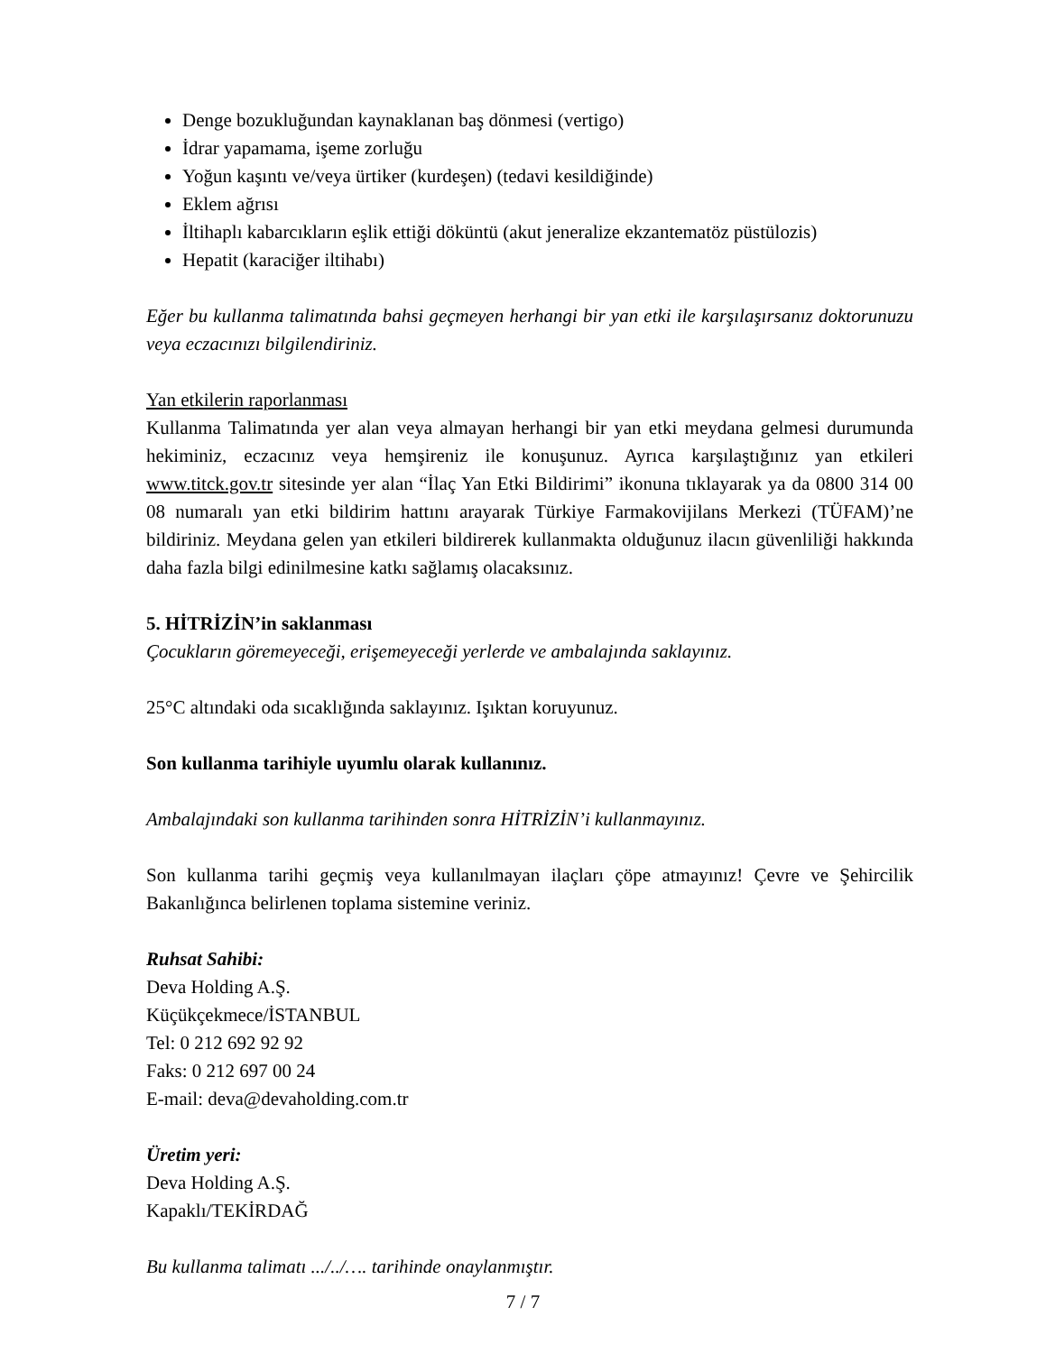Denge bozukluğundan kaynaklanan baş dönmesi (vertigo)
İdrar yapamama, işeme zorluğu
Yoğun kaşıntı ve/veya ürtiker (kurdeşen) (tedavi kesildiğinde)
Eklem ağrısı
İltihaplı kabarcıkların eşlik ettiği döküntü (akut jeneralize ekzantematöz püstülozis)
Hepatit (karaciğer iltihabı)
Eğer bu kullanma talimatında bahsi geçmeyen herhangi bir yan etki ile karşılaşırsanız doktorunuzu veya eczacınızı bilgilendiriniz.
Yan etkilerin raporlanması
Kullanma Talimatında yer alan veya almayan herhangi bir yan etki meydana gelmesi durumunda hekiminiz, eczacınız veya hemşireniz ile konuşunuz. Ayrıca karşılaştığınız yan etkileri www.titck.gov.tr sitesinde yer alan “İlaç Yan Etki Bildirimi” ikonuna tıklayarak ya da 0800 314 00 08 numaralı yan etki bildirim hattını arayarak Türkiye Farmakovijilans Merkezi (TÜFAM)’ne bildiriniz. Meydana gelen yan etkileri bildirerek kullanmakta olduğunuz ilacın güvenliliği hakkında daha fazla bilgi edinilmesine katkı sağlamış olacaksınız.
5. HİTRİZİN’in saklanması
Çocukların göremeyeceği, erişemeyeceği yerlerde ve ambalajında saklayınız.
25°C altındaki oda sıcaklığında saklayınız. Işıktan koruyunuz.
Son kullanma tarihiyle uyumlu olarak kullanınız.
Ambalajındaki son kullanma tarihinden sonra HİTRİZİN’i kullanmayınız.
Son kullanma tarihi geçmiş veya kullanılmayan ilaçları çöpe atmayınız! Çevre ve Şehircilik Bakanlığınca belirlenen toplama sistemine veriniz.
Ruhsat Sahibi:
Deva Holding A.Ş.
Küçükçekmece/İSTANBUL
Tel: 0 212 692 92 92
Faks: 0 212 697 00 24
E-mail: deva@devaholding.com.tr
Üretim yeri:
Deva Holding A.Ş.
Kapaklı/TEKİRDAĞ
Bu kullanma talimatı .../../…. tarihinde onaylanmıştır.
7 / 7